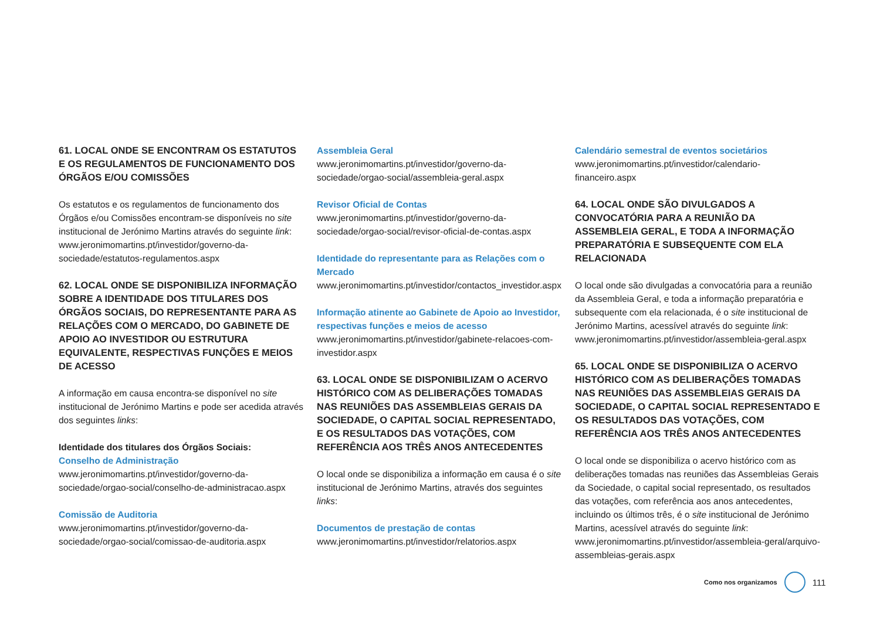61. LOCAL ONDE SE ENCONTRAM OS ESTATUTOS E OS REGULAMENTOS DE FUNCIONAMENTO DOS ÓRGÃOS E/OU COMISSÕES
Os estatutos e os regulamentos de funcionamento dos Órgãos e/ou Comissões encontram-se disponíveis no site institucional de Jerónimo Martins através do seguinte link: www.jeronimomartins.pt/investidor/governo-da-sociedade/estatutos-regulamentos.aspx
62. LOCAL ONDE SE DISPONIBILIZA INFORMAÇÃO SOBRE A IDENTIDADE DOS TITULARES DOS ÓRGÃOS SOCIAIS, DO REPRESENTANTE PARA AS RELAÇÕES COM O MERCADO, DO GABINETE DE APOIO AO INVESTIDOR OU ESTRUTURA EQUIVALENTE, RESPECTIVAS FUNÇÕES E MEIOS DE ACESSO
A informação em causa encontra-se disponível no site institucional de Jerónimo Martins e pode ser acedida através dos seguintes links:
Identidade dos titulares dos Órgãos Sociais:
Conselho de Administração
www.jeronimomartins.pt/investidor/governo-da-sociedade/orgao-social/conselho-de-administracao.aspx
Comissão de Auditoria
www.jeronimomartins.pt/investidor/governo-da-sociedade/orgao-social/comissao-de-auditoria.aspx
Assembleia Geral
www.jeronimomartins.pt/investidor/governo-da-sociedade/orgao-social/assembleia-geral.aspx
Revisor Oficial de Contas
www.jeronimomartins.pt/investidor/governo-da-sociedade/orgao-social/revisor-oficial-de-contas.aspx
Identidade do representante para as Relações com o Mercado
www.jeronimomartins.pt/investidor/contactos_investidor.aspx
Informação atinente ao Gabinete de Apoio ao Investidor, respectivas funções e meios de acesso
www.jeronimomartins.pt/investidor/gabinete-relacoes-com-investidor.aspx
63. LOCAL ONDE SE DISPONIBILIZAM O ACERVO HISTÓRICO COM AS DELIBERAÇÕES TOMADAS NAS REUNIÕES DAS ASSEMBLEIAS GERAIS DA SOCIEDADE, O CAPITAL SOCIAL REPRESENTADO, E OS RESULTADOS DAS VOTAÇÕES, COM REFERÊNCIA AOS TRÊS ANOS ANTECEDENTES
O local onde se disponibiliza a informação em causa é o site institucional de Jerónimo Martins, através dos seguintes links:
Documentos de prestação de contas
www.jeronimomartins.pt/investidor/relatorios.aspx
Calendário semestral de eventos societários
www.jeronimomartins.pt/investidor/calendario-financeiro.aspx
64. LOCAL ONDE SÃO DIVULGADOS A CONVOCATÓRIA PARA A REUNIÃO DA ASSEMBLEIA GERAL, E TODA A INFORMAÇÃO PREPARATÓRIA E SUBSEQUENTE COM ELA RELACIONADA
O local onde são divulgadas a convocatória para a reunião da Assembleia Geral, e toda a informação preparatória e subsequente com ela relacionada, é o site institucional de Jerónimo Martins, acessível através do seguinte link: www.jeronimomartins.pt/investidor/assembleia-geral.aspx
65. LOCAL ONDE SE DISPONIBILIZA O ACERVO HISTÓRICO COM AS DELIBERAÇÕES TOMADAS NAS REUNIÕES DAS ASSEMBLEIAS GERAIS DA SOCIEDADE, O CAPITAL SOCIAL REPRESENTADO E OS RESULTADOS DAS VOTAÇÕES, COM REFERÊNCIA AOS TRÊS ANOS ANTECEDENTES
O local onde se disponibiliza o acervo histórico com as deliberações tomadas nas reuniões das Assembleias Gerais da Sociedade, o capital social representado, os resultados das votações, com referência aos anos antecedentes, incluindo os últimos três, é o site institucional de Jerónimo Martins, acessível através do seguinte link: www.jeronimomartins.pt/investidor/assembleia-geral/arquivo-assembleias-gerais.aspx
Como nos organizamos
111